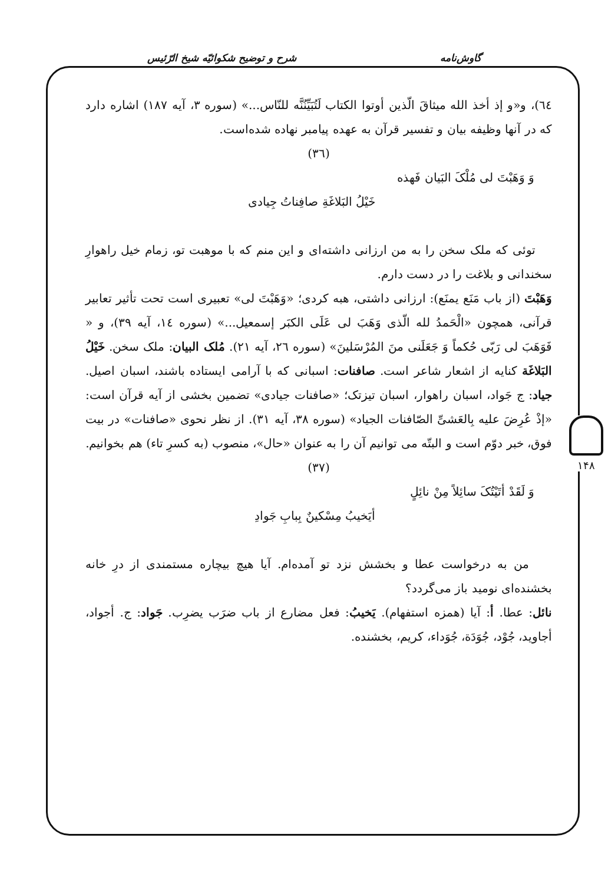گاوش‌نامه شرح و توضیح شکوائیّه شیخ الرّئیس
٦٤)، و«و إذ أخذ الله میثاقَ الّذین أوتوا الکتاب لَتُبَیِّنُنَّه للنّاس...» (سوره ٣، آیه ١٨٧) اشاره دارد که در آنها وظیفه بیان و تفسیر قرآن به عهده پیامبر نهاده شده‌است.
(٣٦)
وَ وَهَبْتَ لی مُلْکَ البَیان فَهذه
خَیْلُ البَلاغَةِ صافِناتُ جِیادی
توئی که ملک سخن را به من ارزانی داشته‌ای و این منم که با موهبت تو، زمام خیل راهوارِ سخندانی و بلاغت را در دست دارم.
وَهَبْتَ (از باب مَنَع یمنَع): ارزانی داشتی، هبه کردی؛ «وَهَبْتَ لی» تعبیری است تحت تأثیر تعابیر قرآنی، همچون «الْحَمدُ لله الّذی وَهَبَ لی عَلَی الکبَر إسمعیل...» (سوره ١٤، آیه ٣٩)، و « فَوَهَبَ لی رَبّی حُکماً وَ جَعَلَنی منَ المُرْسَلینَ» (سوره ٢٦، آیه ٢١). مُلک البیان: ملک سخن. خَیْلُ البَلاغَة کنایه از اشعار شاعر است. صافنات: اسبانی که با آرامی ایستاده باشند، اسبان اصیل. جیاد: ج جَواد، اسبان راهوار، اسبان تیزتک؛ «صافنات جیادی» تضمین بخشی از آیه قرآن است: «إذْ عُرِضَ علیه بِالعَشیِّ الصّافنات الجیاد» (سوره ٣٨، آیه ٣١). از نظر نحوی «صافنات» در بیت فوق، خبر دوّم است و البتّه می توانیم آن را به عنوان «حال»، منصوب (به کسرِ تاء) هم بخوانیم.
(٣٧)
وَ لَقَدْ أتَیْتُکَ سائِلاً مِنْ نائِلٍ
أیَخیبُ مِسْکینٌ بِبابِ جَوادِ
من به درخواست عطا و بخشش نزد تو آمده‌ام. آیا هیچ بیچاره مستمندی از درِ خانه بخشنده‌ای نومید باز می‌گردد؟
نائل: عطا. أ: آیا (همزه استفهام). یَخیبُ: فعل مضارع از باب ضرَب یضرِب. جَواد: ج. أجواد، أجاوید، جُوْد، جُوَدَة، جُوَداء، کریم، بخشنده.
١۴٨